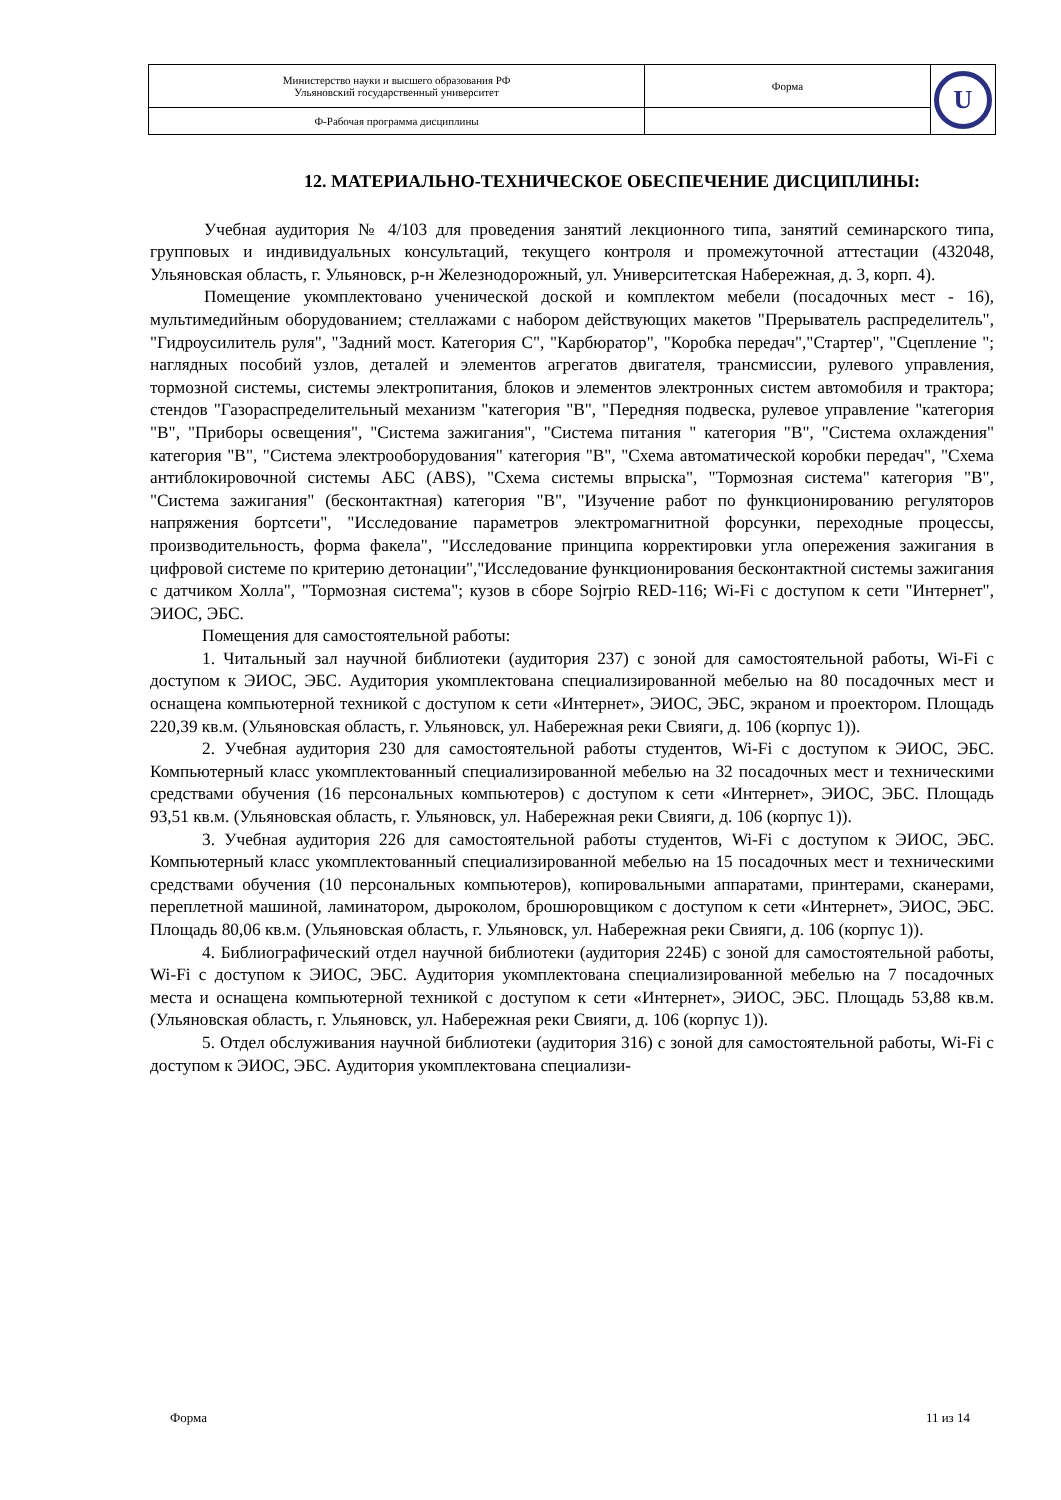| Министерство науки и высшего образования РФ Ульяновский государственный университет | Форма | U |
| Ф-Рабочая программа дисциплины | | |
12. МАТЕРИАЛЬНО-ТЕХНИЧЕСКОЕ ОБЕСПЕЧЕНИЕ ДИСЦИПЛИНЫ:
Учебная аудитория № 4/103 для проведения занятий лекционного типа, занятий семинарского типа, групповых и индивидуальных консультаций, текущего контроля и промежуточной аттестации (432048, Ульяновская область, г. Ульяновск, р-н Железнодорожный, ул. Университетская Набережная, д. 3, корп. 4).
Помещение укомплектовано ученической доской и комплектом мебели (посадочных мест - 16), мультимедийным оборудованием; стеллажами с набором действующих макетов "Прерыватель распределитель", "Гидроусилитель руля", "Задний мост. Категория С", "Карбюратор", "Коробка передач","Стартер", "Сцепление "; наглядных пособий узлов, деталей и элементов агрегатов двигателя, трансмиссии, рулевого управления, тормозной системы, системы электропитания, блоков и элементов электронных систем автомобиля и трактора; стендов "Газораспределительный механизм "категория "В", "Передняя подвеска, рулевое управление "категория "В", "Приборы освещения", "Система зажигания", "Система питания " категория "В", "Система охлаждения" категория "В", "Система электрооборудования" категория "В", "Схема автоматической коробки передач", "Схема антиблокировочной системы АБС (ABS), "Схема системы впрыска", "Тормозная система" категория "В", "Система зажигания" (бесконтактная) категория "В", "Изучение работ по функционированию регуляторов напряжения бортсети", "Исследование параметров электромагнитной форсунки, переходные процессы, производительность, форма факела", "Исследование принципа корректировки угла опережения зажигания в цифровой системе по критерию детонации","Исследование функционирования бесконтактной системы зажигания с датчиком Холла", "Тормозная система"; кузов в сборе Sojrpio RED-116; Wi-Fi с доступом к сети "Интернет", ЭИОС, ЭБС.
Помещения для самостоятельной работы:
1. Читальный зал научной библиотеки (аудитория 237) с зоной для самостоятельной работы, Wi-Fi с доступом к ЭИОС, ЭБС. Аудитория укомплектована специализированной мебелью на 80 посадочных мест и оснащена компьютерной техникой с доступом к сети «Интернет», ЭИОС, ЭБС, экраном и проектором. Площадь 220,39 кв.м. (Ульяновская область, г. Ульяновск, ул. Набережная реки Свияги, д. 106 (корпус 1)).
2. Учебная аудитория 230 для самостоятельной работы студентов, Wi-Fi с доступом к ЭИОС, ЭБС. Компьютерный класс укомплектованный специализированной мебелью на 32 посадочных мест и техническими средствами обучения (16 персональных компьютеров) с доступом к сети «Интернет», ЭИОС, ЭБС. Площадь 93,51 кв.м. (Ульяновская область, г. Ульяновск, ул. Набережная реки Свияги, д. 106 (корпус 1)).
3. Учебная аудитория 226 для самостоятельной работы студентов, Wi-Fi с доступом к ЭИОС, ЭБС. Компьютерный класс укомплектованный специализированной мебелью на 15 посадочных мест и техническими средствами обучения (10 персональных компьютеров), копировальными аппаратами, принтерами, сканерами, переплетной машиной, ламинатором, дыроколом, брошюровщиком с доступом к сети «Интернет», ЭИОС, ЭБС. Площадь 80,06 кв.м. (Ульяновская область, г. Ульяновск, ул. Набережная реки Свияги, д. 106 (корпус 1)).
4. Библиографический отдел научной библиотеки (аудитория 224Б) с зоной для самостоятельной работы, Wi-Fi с доступом к ЭИОС, ЭБС. Аудитория укомплектована специализированной мебелью на 7 посадочных места и оснащена компьютерной техникой с доступом к сети «Интернет», ЭИОС, ЭБС. Площадь 53,88 кв.м. (Ульяновская область, г. Ульяновск, ул. Набережная реки Свияги, д. 106 (корпус 1)).
5. Отдел обслуживания научной библиотеки (аудитория 316) с зоной для самостоятельной работы, Wi-Fi с доступом к ЭИОС, ЭБС. Аудитория укомплектована специализи-
Форма 11 из 14